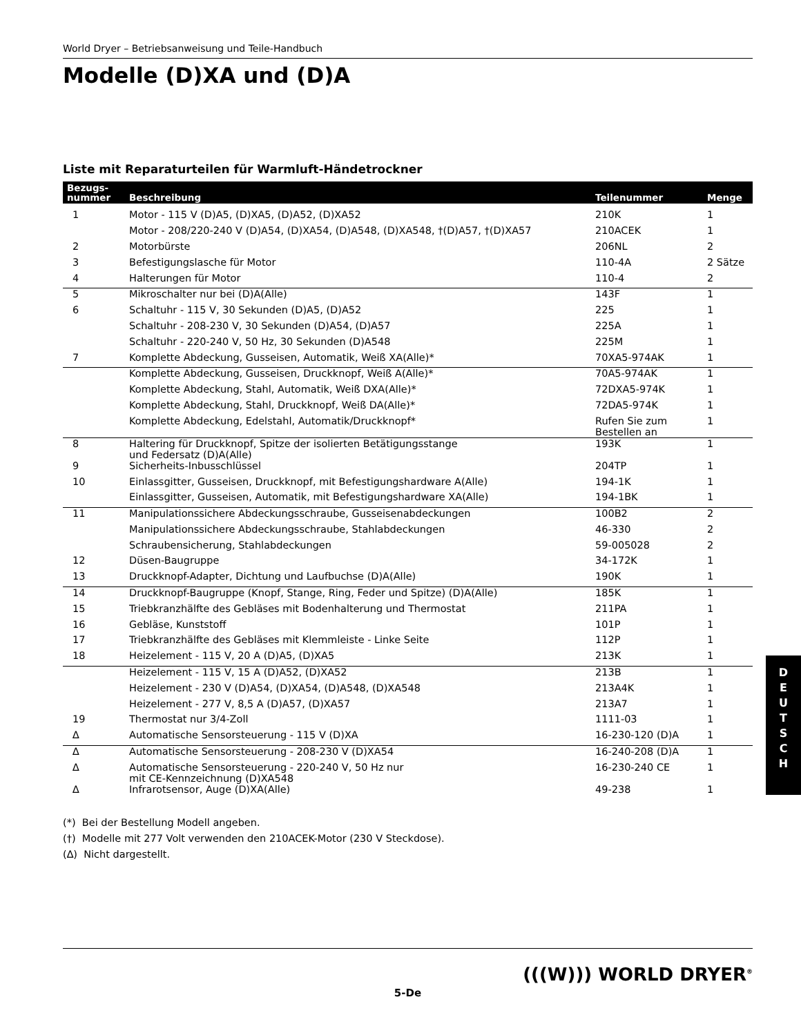World Dryer – Betriebsanweisung und Teile-Handbuch
Modelle (D)XA und (D)A
Liste mit Reparaturteilen für Warmluft-Händetrockner
| Bezugs- nummer | Beschreibung | Teilenummer | Menge |
| --- | --- | --- | --- |
| 1 | Motor - 115 V (D)A5, (D)XA5, (D)A52, (D)XA52 | 210K | 1 |
| | Motor - 208/220-240 V (D)A54, (D)XA54, (D)A548, (D)XA548, †(D)A57, †(D)XA57 | 210ACEK | 1 |
| 2 | Motorbürste | 206NL | 2 |
| 3 | Befestigungslasche für Motor | 110-4A | 2 Sätze |
| 4 | Halterungen für Motor | 110-4 | 2 |
| 5 | Mikroschalter nur bei (D)A(Alle) | 143F | 1 |
| 6 | Schaltuhr - 115 V, 30 Sekunden (D)A5, (D)A52 | 225 | 1 |
| | Schaltuhr - 208-230 V, 30 Sekunden (D)A54, (D)A57 | 225A | 1 |
| | Schaltuhr - 220-240 V, 50 Hz, 30 Sekunden (D)A548 | 225M | 1 |
| 7 | Komplette Abdeckung, Gusseisen, Automatik, Weiß XA(Alle)* | 70XA5-974AK | 1 |
| | Komplette Abdeckung, Gusseisen, Druckknopf, Weiß A(Alle)* | 70A5-974AK | 1 |
| | Komplette Abdeckung, Stahl, Automatik, Weiß DXA(Alle)* | 72DXA5-974K | 1 |
| | Komplette Abdeckung, Stahl, Druckknopf, Weiß DA(Alle)* | 72DA5-974K | 1 |
| | Komplette Abdeckung, Edelstahl, Automatik/Druckknopf* | Rufen Sie zum Bestellen an | 1 |
| 8 | Haltering für Druckknopf, Spitze der isolierten Betätigungsstange und Federsatz (D)A(Alle) | 193K | 1 |
| 9 | Sicherheits-Inbusschlüssel | 204TP | 1 |
| 10 | Einlassgitter, Gusseisen, Druckknopf, mit Befestigungshardware A(Alle) | 194-1K | 1 |
| | Einlassgitter, Gusseisen, Automatik, mit Befestigungshardware XA(Alle) | 194-1BK | 1 |
| 11 | Manipulationssichere Abdeckungsschraube, Gusseisenabdeckungen | 100B2 | 2 |
| | Manipulationssichere Abdeckungsschraube, Stahlabdeckungen | 46-330 | 2 |
| | Schraubensicherung, Stahlabdeckungen | 59-005028 | 2 |
| 12 | Düsen-Baugruppe | 34-172K | 1 |
| 13 | Druckknopf-Adapter, Dichtung und Laufbuchse (D)A(Alle) | 190K | 1 |
| 14 | Druckknopf-Baugruppe (Knopf, Stange, Ring, Feder und Spitze) (D)A(Alle) | 185K | 1 |
| 15 | Triebkranzhälfte des Gebläses mit Bodenhalterung und Thermostat | 211PA | 1 |
| 16 | Gebläse, Kunststoff | 101P | 1 |
| 17 | Triebkranzhälfte des Gebläses mit Klemmleiste - Linke Seite | 112P | 1 |
| 18 | Heizelement - 115 V, 20 A (D)A5, (D)XA5 | 213K | 1 |
| | Heizelement - 115 V, 15 A (D)A52, (D)XA52 | 213B | 1 |
| | Heizelement - 230 V (D)A54, (D)XA54, (D)A548, (D)XA548 | 213A4K | 1 |
| | Heizelement - 277 V, 8,5 A (D)A57, (D)XA57 | 213A7 | 1 |
| 19 | Thermostat nur 3/4-Zoll | 1111-03 | 1 |
| ∆ | Automatische Sensorsteuerung - 115 V (D)XA | 16-230-120 (D)A | 1 |
| ∆ | Automatische Sensorsteuerung - 208-230 V (D)XA54 | 16-240-208 (D)A | 1 |
| ∆ | Automatische Sensorsteuerung - 220-240 V, 50 Hz nur mit CE-Kennzeichnung (D)XA548 | 16-230-240 CE | 1 |
| ∆ | Infrarotsensor, Auge (D)XA(Alle) | 49-238 | 1 |
(*) Bei der Bestellung Modell angeben.
(†) Modelle mit 277 Volt verwenden den 210ACEK-Motor (230 V Steckdose).
(∆) Nicht dargestellt.
(((W))) WORLD DRYER<sup>®</sup>
5-De
D
E
U
T
S
C
H